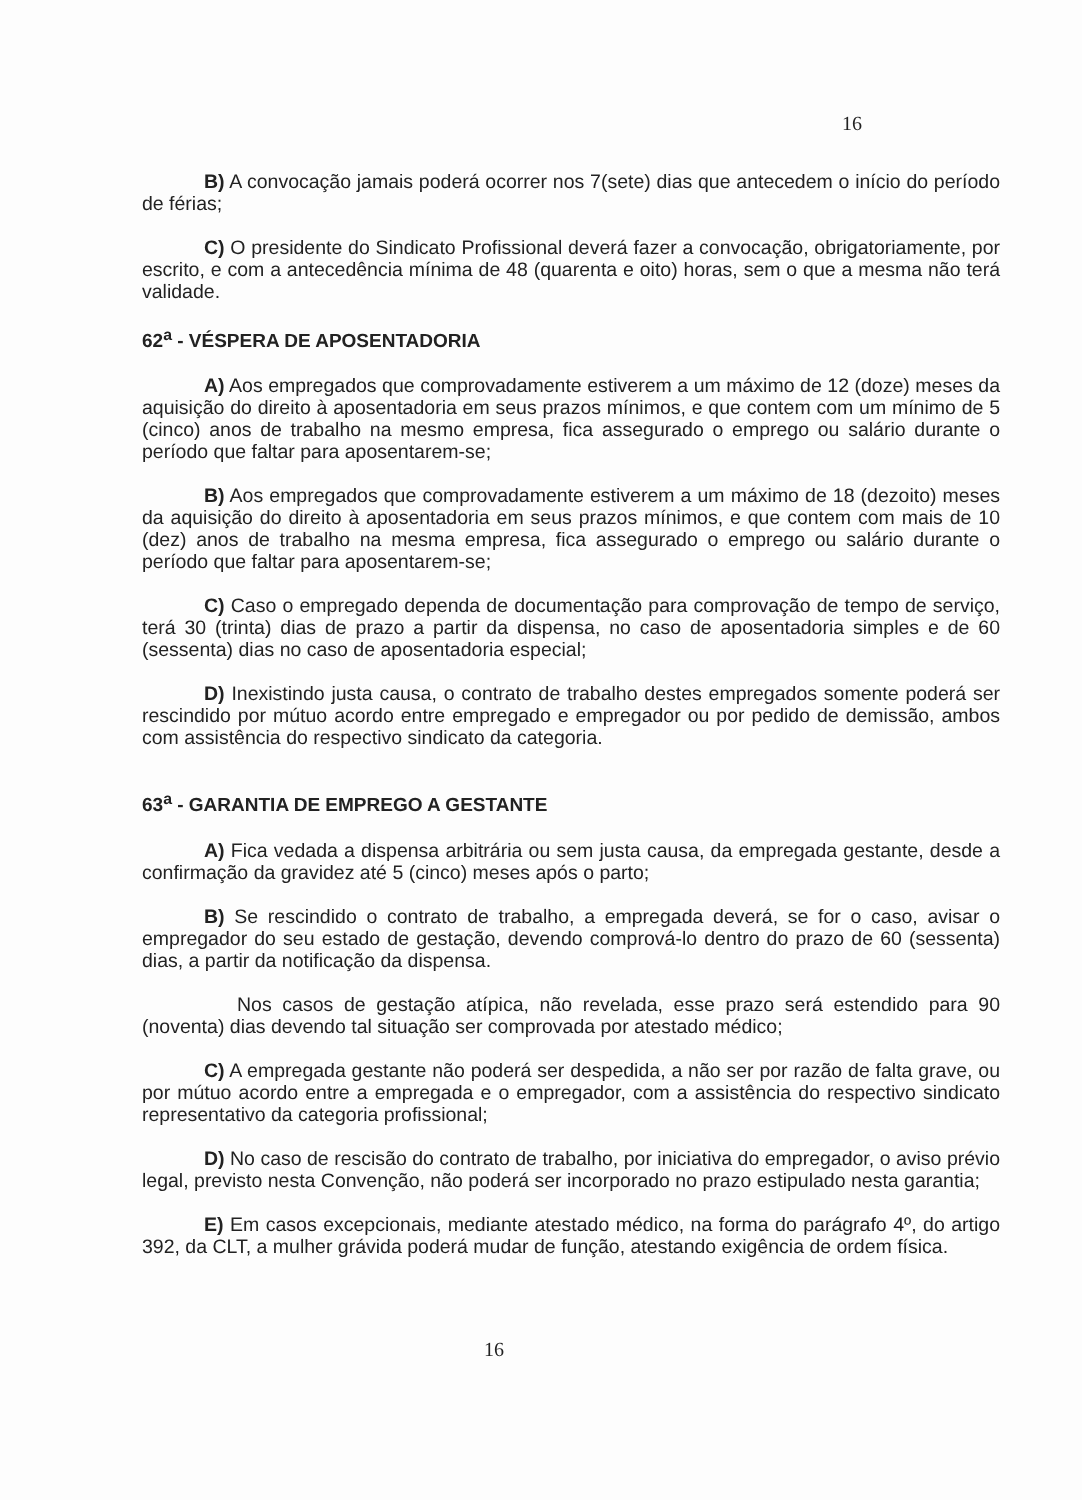16
B) A convocação jamais poderá ocorrer nos 7(sete) dias que antecedem o início do período de férias;
C) O presidente do Sindicato Profissional deverá fazer a convocação, obrigatoriamente, por escrito, e com a antecedência mínima de 48 (quarenta e oito) horas, sem o que a mesma não terá validade.
62<sup>a</sup> - VÉSPERA DE APOSENTADORIA
A) Aos empregados que comprovadamente estiverem a um máximo de 12 (doze) meses da aquisição do direito à aposentadoria em seus prazos mínimos, e que contem com um mínimo de 5 (cinco) anos de trabalho na mesmo empresa, fica assegurado o emprego ou salário durante o período que faltar para aposentarem-se;
B) Aos empregados que comprovadamente estiverem a um máximo de 18 (dezoito) meses da aquisição do direito à aposentadoria em seus prazos mínimos, e que contem com mais de 10 (dez) anos de trabalho na mesma empresa, fica assegurado o emprego ou salário durante o período que faltar para aposentarem-se;
C) Caso o empregado dependa de documentação para comprovação de tempo de serviço, terá 30 (trinta) dias de prazo a partir da dispensa, no caso de aposentadoria simples e de 60 (sessenta) dias no caso de aposentadoria especial;
D) Inexistindo justa causa, o contrato de trabalho destes empregados somente poderá ser rescindido por mútuo acordo entre empregado e empregador ou por pedido de demissão, ambos com assistência do respectivo sindicato da categoria.
63<sup>a</sup> - GARANTIA DE EMPREGO A GESTANTE
A) Fica vedada a dispensa arbitrária ou sem justa causa, da empregada gestante, desde a confirmação da gravidez até 5 (cinco) meses após o parto;
B) Se rescindido o contrato de trabalho, a empregada deverá, se for o caso, avisar o empregador do seu estado de gestação, devendo comprová-lo dentro do prazo de 60 (sessenta) dias, a partir da notificação da dispensa.
Nos casos de gestação atípica, não revelada, esse prazo será estendido para 90 (noventa) dias devendo tal situação ser comprovada por atestado médico;
C) A empregada gestante não poderá ser despedida, a não ser por razão de falta grave, ou por mútuo acordo entre a empregada e o empregador, com a assistência do respectivo sindicato representativo da categoria profissional;
D) No caso de rescisão do contrato de trabalho, por iniciativa do empregador, o aviso prévio legal, previsto nesta Convenção, não poderá ser incorporado no prazo estipulado nesta garantia;
E) Em casos excepcionais, mediante atestado médico, na forma do parágrafo 4º, do artigo 392, da CLT, a mulher grávida poderá mudar de função, atestando exigência de ordem física.
16